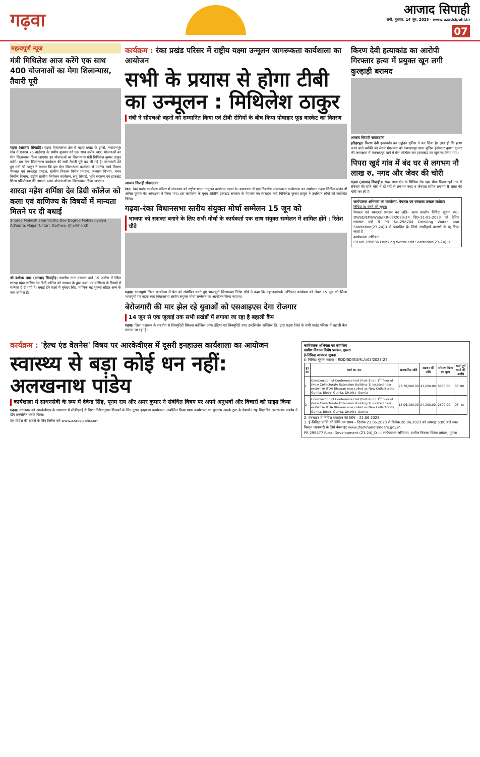गढ़वा
आजाद सिपाही
रांची, बुधवार, 14 जून, 2023 · www.azadsipahi.in
07
महत्वपूर्ण न्यूज
मंत्री मिथिलेश आज करेंगे एक साथ 400 योजनाओं का मेगा शिलान्यास, तैयारी पूरी
गढ़वा (आजाद सिपाही)। गढ़वा विधानसभा क्षेत्र में गढ़वा प्रखंड के डुमरो, नारायणपुर गांव में एनएच 75 बाईपास के समीप बुधवार को एक साथ करीब 400 योजनाओं का मेगा शिलान्यास किया जाएगा। इन योजनाओं का शिलान्यास मंत्री मिथिलेश कुमार ठाकुर करेंगे। इस मेगा शिलान्यास कार्यक्रम की सारी तैयारी पूरी कर ली गई है। जानकारी देते हुए मंत्री श्री ठाकुर ने बताया कि इस मेगा शिलान्यास कार्यक्रम में ग्रामीण कार्य विभाग पेयजल एवं स्वच्छता प्रमंडल, ग्रामीण विकास विशेष प्रमंडल, कल्याण विभाग, भवन निर्माण विभाग, राष्ट्रीय ग्रामीण नियोजन कार्यक्रम, लघु सिंचाई, भूमि संरक्षण एवं झारखंड शिक्षा परियोजना की लगभग 400 योजनाओं का शिलान्यास किया जाएगा।
शारदा महेश शर्मिष्ठा देव डिग्री कॉलेज को कला एवं वाणिज्य के विषयों में मान्यता मिलने पर दी बधाई
Sharda Mahesh Sharmistha Dev Degree Mahavidyalya
Adhaura, Nagar Untari, Garhwa, (Jharkhand)
श्री बंशीधर नगर (आजाद सिपाही)। स्थानीय नगर पंचायत वार्ड 15 अधौरा में स्थित शारदा महेश शर्मिष्ठा देव डिग्री कॉलेज को सरकार के द्वारा कला एवं वाणिज्य के विषयों में मान्यता दे दी गयी है। बधाई देने वालों में मुनेश्वर सिंह, माणिक चंद्र शुक्ला सहित अन्य के नाम शामिल हैं।
कार्यक्रम : रंका प्रखंड परिसर में राष्ट्रीय यक्ष्मा उन्मूलन जागरूकता कार्यशाला का आयोजन
सभी के प्रयास से होगा टीबी का उन्मूलन : मिथिलेश ठाकुर
मंत्री ने सीएचओ बहनों को सम्मानित किया एवं टीबी रोगियों के बीच किया पोषाहार फूड बास्केट का वितरण
आजाद सिपाही संवाददाता
रंका। रंका प्रखंड कार्यालय परिसर में मंगलवार को राष्ट्रीय यक्ष्मा उन्मूलन कार्यक्रम गढ़वा के तत्वावधान में एक दिवसीय जागरूकता कार्यशाला का आयोजन गढ़वा सिविल सर्जन डॉ अनिल कुमार की अध्यक्षता में किया गया। इस कार्यक्रम के मुख्य अतिथि झारखंड सरकार के पेयजल एवं स्वच्छता मंत्री मिथिलेश कुमार ठाकुर ने उपस्थित लोगों को संबोधित किया।
गढ़वा-रंका विधानसभा स्तरीय संयुक्त मोर्चा सम्मेलन 15 जून को
भाजपा को सशक्त बनाने के लिए सभी मोर्चा के कार्यकर्ता एक साथ संयुक्त सम्मेलन में शामिल होंगे : रितेश चौबे
गढ़वा। भाजयुमो जिला कार्यालय में प्रेस को संबोधित करते हुए भाजयुमो जिलाध्यक्ष रितेश चौबे ने कहा कि महाजनसंपर्क अभियान कार्यक्रम को लेकर 15 जून को जिला भाजयुमो पर गढ़वा रंका विधानसभा स्तरीय संयुक्त मोर्चा सम्मेलन का आयोजन किया जाएगा।
बेरोजगारी की मार झेल रहे युवाओं को एसआइएस देगा रोजगार
14 जून से एक जुलाई तक सभी प्रखंडों में लगाया जा रहा है बहाली कैंप
गढ़वा। जिला प्रशासन के सहयोग से सिक्युरिटी स्किल्स कॉन्सिल ऑफ इंडिया एवं सिक्युरिटी एण्ड इन्टलिजेंस सर्विसेज लि. द्वारा गढ़वा जिले के सभी प्रखंड परिसर में बहाली कैंप लगाया जा रहा है।
किरण देवी हत्याकांड का आरोपी गिरफ्तार हत्या में प्रयुक्त खून लगी कुल्हाड़ी बरामद
आजाद सिपाही संवाददाता
हरिहरपुर। किरण देवी हत्याकांड का उद्भेदन पुलिस ने कर लिया है। ज्ञात हो कि हत्या करने वाले व्यक्ति को लेकर मंगलवार को भवनाथपुर थाना पुलिस इंस्पेक्टर कृष्णा कुमार की अध्यक्षता में भवनाथपुर थाने में प्रेस कॉन्फ्रेंस कर हत्याकांड का खुलासा किया गया।
पिपरा खुर्द गांव में बंद घर से लगभग नौ लाख रु. नगद और जेवर की चोरी
गढ़वा (आजाद सिपाही)। सदर थाना क्षेत्र के चिनिया रोड नहर चौक पिपरा खुर्द गांव में रविवार की रात्रि चोरों ने दो घरों से लगभग नगद व जेवरात सहित लगभग 9 लाख की चोरी कर ली है।
कार्यपालक अभियंता का कार्यालय, पेयजल एवं स्वच्छता प्रमंडल लातेहार
निविदा रद्द करने की सूचना
पेयजल एवं स्वच्छता प्रमंडल का अति– अल्प कालीन निविदा सूचना सं0–DWSD/LTR/WSS/IRR-03/2023-24 दि0–31-05-2023 जो दैनिक समाचार पत्रों में PR No-298764 Drinking Water and Sanitation(23-24)D से प्रकाशित है। जिसे अपरिहार्य कारणों से रद्द किया जाता है
कार्यपालक अभियंता
PR.NO.299886 Drinking Water and Sanitation(23-24):D
कार्यक्रम : 'हेल्थ एंड वेलनेस' विषय पर आरकेवीएस में दूसरी इनहाउस कार्यशाला का आयोजन
स्वास्थ्य से बड़ा कोई धन नहीं: अलखनाथ पांडेय
कार्यशाला में साधनसेवी के रूप में देवेन्द्र सिंह, पूनम राय और अमर कुमार ने संबंधित विषय पर अपने अनुभवों और विचारों को साझा किया
गढ़वा। मंगलवार को आरकेबीएस के सभागार में सीबीएसई के दिशा निर्देशानुसार शिक्षकों के लिए दूसरा इनहाउस कार्यशाला आयोजित किया गया। कार्यशाला का शुभारंभ आरके ट्रस्ट के चेयरमैन सह शिक्षाविद अलखनाथ पाण्डेय ने दीप प्रज्वलित करके किया।
देश-विदेश की खबरों के लिए क्लिक करें www.azadsipahi.com
कार्यपालक अभियंता का कार्यालय
ग्रामीण विकास विशेष प्रमंडल, गुमला
ई-निविदा आमंत्रण सूचना
ई- निविदा सूचना संख्या – RDD/SD/GUMLA/05/2023-24
| ग्रुप सं० | कार्य का नाम | प्राक्कलित राशि | अग्रधन की राशि | परिमाण विपत्र का मूल्य | कार्य पूर्ण करने की अवधि |
| --- | --- | --- | --- | --- | --- |
| 1 | Construction of Conference Hall (Part-1) on 1<sup>st</sup> floor of (New Collectorate Extension Building-1) located near erstwhile ITDA Bhawan now called as New Collectorate, Gumla, Block- Gumla, District- Gumla | 23,78,500.00 | 47,600.00 | 5000.00 | 03 माह |
| 2 | Construction of Conference Hall (Part-2) on 1<sup>st</sup> floor of (New Collectorate Extension Building-1) located near erstwhile ITDA Bhawan now called as New Collectorate, Gumla, Block- Gumla, District- Gumla | 12,06,100.00 | 24,200.00 | 2500.00 | 03 माह |
2. वेबसाइट में निविदा प्रकाशन की तिथि – 21.06.2023
3. ई–निविदा प्राप्ति की तिथि एवं समय – दिनांक 21.06.2023 से दिनांक 28.06.2023 को अपराह्न 5:00 बजे तक।
विस्तृत जानकारी के लिये वेबसाइट www.jharkhandtenders.gov.in
PR 299877 Rural Development (23-24)_D — कार्यपालक अभियंता, ग्रामीण विकास विशेष प्रमंडल, गुमला